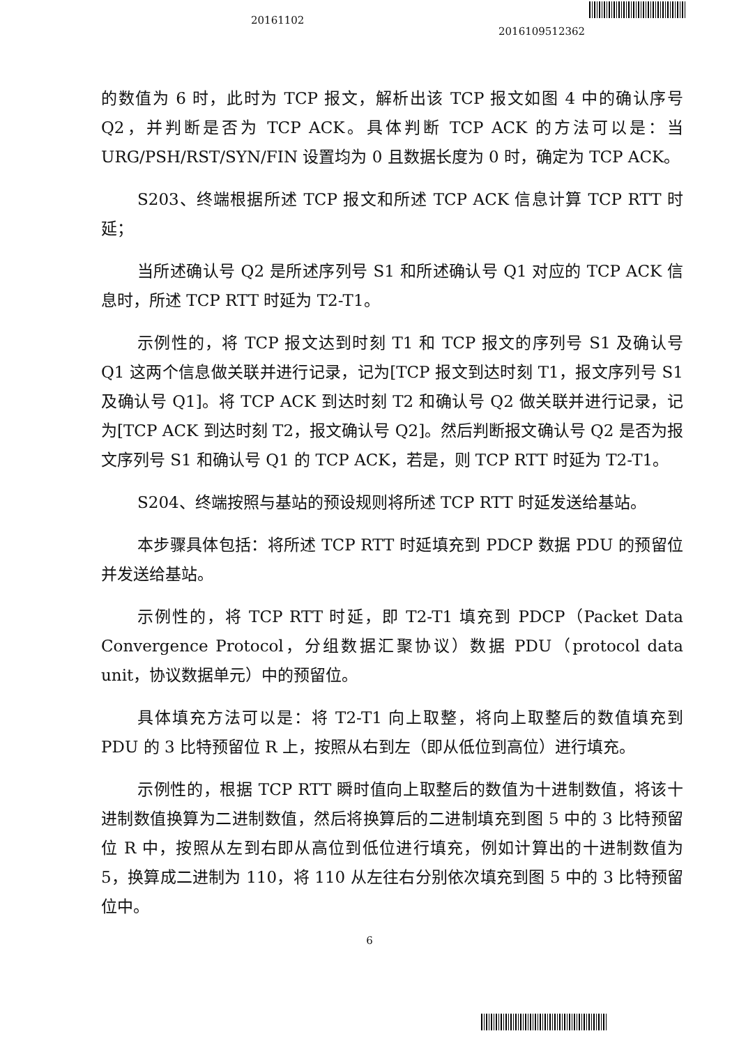20161102
2016109512362
的数值为 6 时，此时为 TCP 报文，解析出该 TCP 报文如图 4 中的确认序号 Q2，并判断是否为 TCP ACK。具体判断 TCP ACK 的方法可以是：当 URG/PSH/RST/SYN/FIN 设置均为 0 且数据长度为 0 时，确定为 TCP ACK。
S203、终端根据所述 TCP 报文和所述 TCP ACK 信息计算 TCP RTT 时延；
当所述确认号 Q2 是所述序列号 S1 和所述确认号 Q1 对应的 TCP ACK 信息时，所述 TCP RTT 时延为 T2-T1。
示例性的，将 TCP 报文达到时刻 T1 和 TCP 报文的序列号 S1 及确认号 Q1 这两个信息做关联并进行记录，记为[TCP 报文到达时刻 T1，报文序列号 S1 及确认号 Q1]。将 TCP ACK 到达时刻 T2 和确认号 Q2 做关联并进行记录，记为[TCP ACK 到达时刻 T2，报文确认号 Q2]。然后判断报文确认号 Q2 是否为报文序列号 S1 和确认号 Q1 的 TCP ACK，若是，则 TCP RTT 时延为 T2-T1。
S204、终端按照与基站的预设规则将所述 TCP RTT 时延发送给基站。
本步骤具体包括：将所述 TCP RTT 时延填充到 PDCP 数据 PDU 的预留位并发送给基站。
示例性的，将 TCP RTT 时延，即 T2-T1 填充到 PDCP（Packet Data Convergence Protocol，分组数据汇聚协议）数据 PDU（protocol data unit，协议数据单元）中的预留位。
具体填充方法可以是：将 T2-T1 向上取整，将向上取整后的数值填充到 PDU 的 3 比特预留位 R 上，按照从右到左（即从低位到高位）进行填充。
示例性的，根据 TCP RTT 瞬时值向上取整后的数值为十进制数值，将该十进制数值换算为二进制数值，然后将换算后的二进制填充到图 5 中的 3 比特预留位 R 中，按照从左到右即从高位到低位进行填充，例如计算出的十进制数值为 5，换算成二进制为 110，将 110 从左往右分别依次填充到图 5 中的 3 比特预留位中。
6